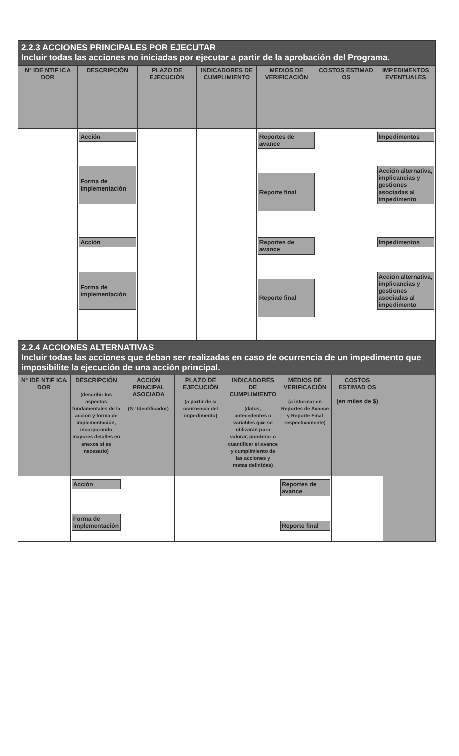| 2.2.3 ACCIONES PRINCIPALES POR EJECUTAR Incluir todas las acciones no iniciadas por ejecutar a partir de la aprobación del Programa. | | | | | | |
| N° IDE NTIF ICA DOR | DESCRIPCIÓN | PLAZO DE EJECUCIÓN | INDICADORES DE CUMPLIMIENTO | MEDIOS DE VERIFICACIÓN | COSTOS ESTIMAD OS | IMPEDIMENTOS EVENTUALES |
| | Acción Forma de Implementación | | | Reportes de avance Reporte final | | Impedimentos Acción alternativa, implicancias y gestiones asociadas al impedimento |
| | Acción Forma de implementación | | | Reportes de avance Reporte final | | Impedimentos Acción alternativa, implicancias y gestiones asociadas al impedimento |
| 2.2.4 ACCIONES ALTERNATIVAS Incluir todas las acciones que deban ser realizadas en caso de ocurrencia de un impedimento que imposibilite la ejecución de una acción principal. | | | | | | | |
| N° IDE NTIF ICA DOR | DESCRIPCIÓN (describir los aspectos fundamentales de la acción y forma de implementación, incorporando mayores detalles en anexos si es necesario) | ACCIÓN PRINCIPAL ASOCIADA (N° Identificador) | PLAZO DE EJECUCIÓN (a partir de la ocurrencia del impedimento) | INDICADORES DE CUMPLIMIENTO (datos, antecedentes o variables que se utilizarán para valorar, ponderar o cuantificar el avance y cumplimiento de las acciones y metas definidas) | MEDIOS DE VERIFICACIÓN (a informar en Reportes de Avance y Reporte Final respectivamente) | COSTOS ESTIMAD OS (en miles de $) | |
| | Acción Forma de implementación | | | | Reportes de avance Reporte final | | |